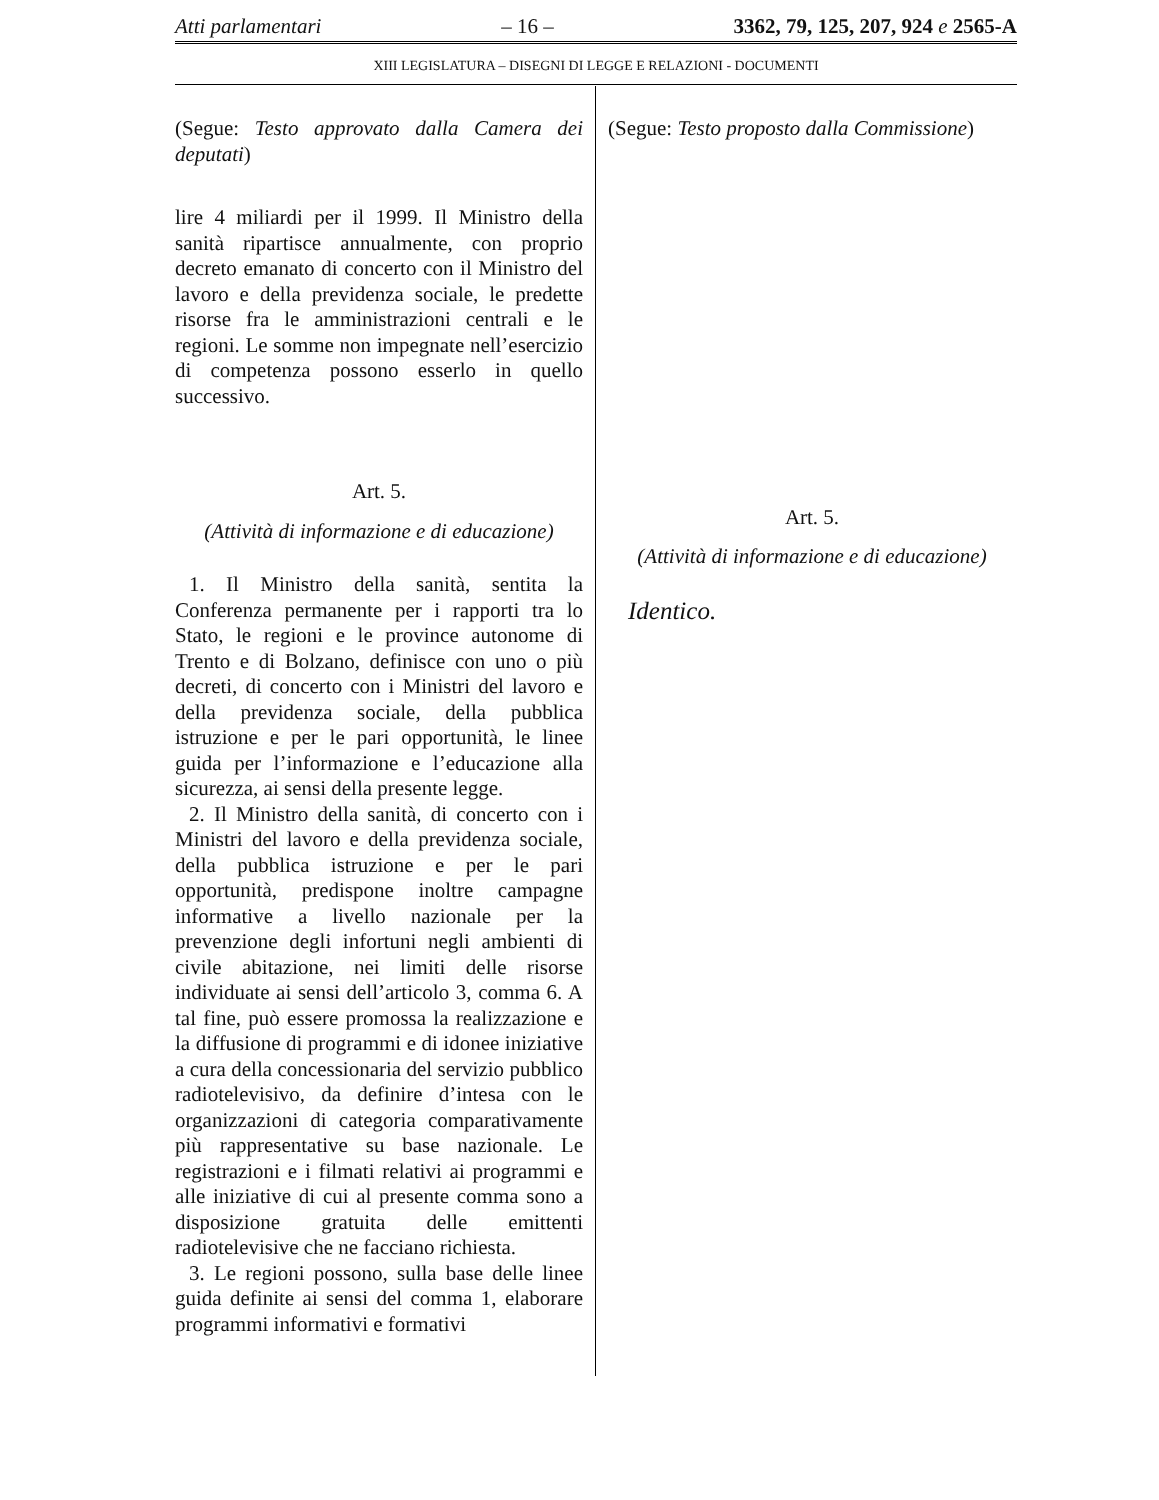Atti parlamentari – 16 – 3362, 79, 125, 207, 924 e 2565-A
XIII LEGISLATURA – DISEGNI DI LEGGE E RELAZIONI - DOCUMENTI
(Segue: Testo approvato dalla Camera dei deputati)
lire 4 miliardi per il 1999. Il Ministro della sanità ripartisce annualmente, con proprio decreto emanato di concerto con il Ministro del lavoro e della previdenza sociale, le predette risorse fra le amministrazioni centrali e le regioni. Le somme non impegnate nell’esercizio di competenza possono esserlo in quello successivo.
Art. 5.
(Attività di informazione e di educazione)
1. Il Ministro della sanità, sentita la Conferenza permanente per i rapporti tra lo Stato, le regioni e le province autonome di Trento e di Bolzano, definisce con uno o più decreti, di concerto con i Ministri del lavoro e della previdenza sociale, della pubblica istruzione e per le pari opportunità, le linee guida per l’informazione e l’educazione alla sicurezza, ai sensi della presente legge.
2. Il Ministro della sanità, di concerto con i Ministri del lavoro e della previdenza sociale, della pubblica istruzione e per le pari opportunità, predispone inoltre campagne informative a livello nazionale per la prevenzione degli infortuni negli ambienti di civile abitazione, nei limiti delle risorse individuate ai sensi dell’articolo 3, comma 6. A tal fine, può essere promossa la realizzazione e la diffusione di programmi e di idonee iniziative a cura della concessionaria del servizio pubblico radiotelevisivo, da definire d’intesa con le organizzazioni di categoria comparativamente più rappresentative su base nazionale. Le registrazioni e i filmati relativi ai programmi e alle iniziative di cui al presente comma sono a disposizione gratuita delle emittenti radiotelevisive che ne facciano richiesta.
3. Le regioni possono, sulla base delle linee guida definite ai sensi del comma 1, elaborare programmi informativi e formativi
(Segue: Testo proposto dalla Commissione)
Art. 5.
(Attività di informazione e di educazione)
Identico.